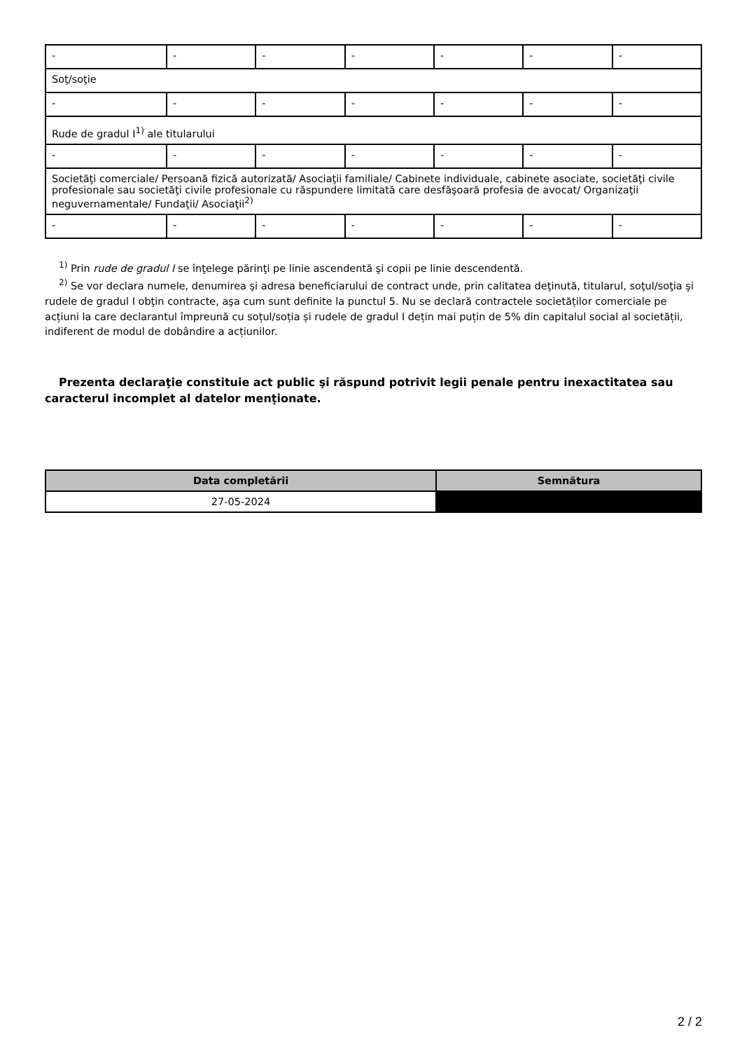| - | - | - | - | - | - | - |
| Soţ/soţie | | | | | | |
| - | - | - | - | - | - | - |
| Rude de gradul I<sup>1)</sup> ale titularului | | | | | | |
| - | - | - | - | - | - | - |
| Societăţi comerciale/ Persoană fizică autorizată/ Asociaţii familiale/ Cabinete individuale, cabinete asociate, societăţi civile profesionale sau societăţi civile profesionale cu răspundere limitată care desfăşoară profesia de avocat/ Organizaţii neguvernamentale/ Fundaţii/ Asociaţii<sup>2)</sup> | | | | | | |
| - | - | - | - | - | - | - |
<sup>1)</sup> Prin rude de gradul I se înţelege părinţi pe linie ascendentă şi copii pe linie descendentă.
<sup>2)</sup> Se vor declara numele, denumirea şi adresa beneficiarului de contract unde, prin calitatea deţinută, titularul, soţul/soţia şi rudele de gradul I obţin contracte, aşa cum sunt definite la punctul 5. Nu se declară contractele societăților comerciale pe acțiuni la care declarantul împreună cu soțul/soția și rudele de gradul I dețin mai puțin de 5% din capitalul social al societății, indiferent de modul de dobândire a acțiunilor.
Prezenta declaraţie constituie act public şi răspund potrivit legii penale pentru inexactitatea sau caracterul incomplet al datelor menţionate.
| Data completării | Semnătura |
| --- | --- |
| 27-05-2024 | |
2 / 2